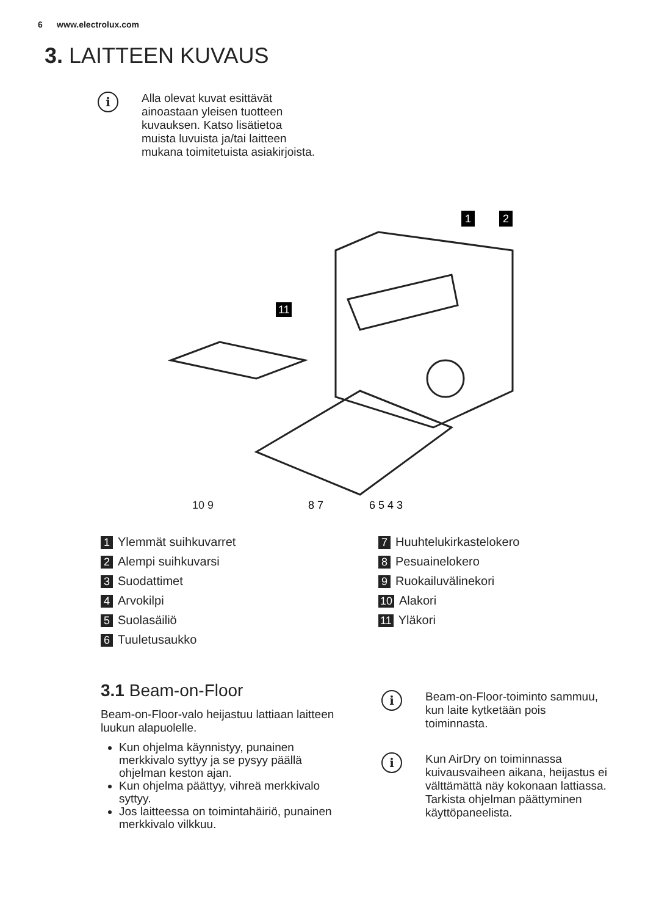6 www.electrolux.com
3. LAITTEEN KUVAUS
i
Alla olevat kuvat esittävät ainoastaan yleisen tuotteen kuvauksen. Katso lisätietoa muista luvuista ja/tai laitteen mukana toimitetuista asiakirjoista.
1
2
11
10 9
8 7
6 5 4 3
1 Ylemmät suihkuvarret
2 Alempi suihkuvarsi
3 Suodattimet
4 Arvokilpi
5 Suolasäiliö
6 Tuuletusaukko
7 Huuhtelukirkastelokero
8 Pesuainelokero
9 Ruokailuvälinekori
10 Alakori
11 Yläkori
3.1 Beam-on-Floor
Beam-on-Floor-valo heijastuu lattiaan laitteen luukun alapuolelle.
Kun ohjelma käynnistyy, punainen merkkivalo syttyy ja se pysyy päällä ohjelman keston ajan.
Kun ohjelma päättyy, vihreä merkkivalo syttyy.
Jos laitteessa on toimintahäiriö, punainen merkkivalo vilkkuu.
i
Beam-on-Floor-toiminto sammuu, kun laite kytketään pois toiminnasta.
i
Kun AirDry on toiminnassa kuivausvaiheen aikana, heijastus ei välttämättä näy kokonaan lattiassa. Tarkista ohjelman päättyminen käyttöpaneelista.